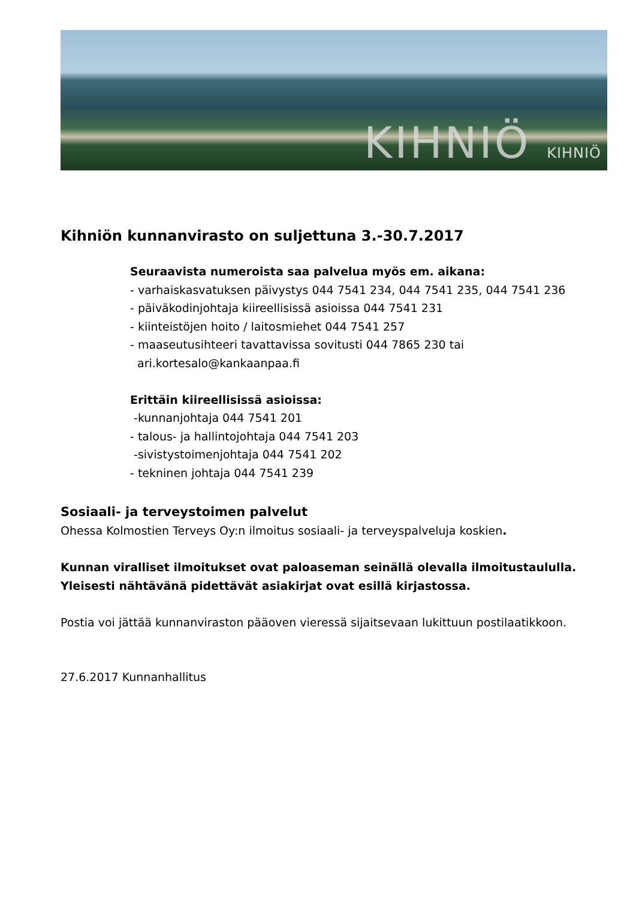KIHNIÖ KIHNIÖ
Kihniön kunnanvirasto on suljettuna 3.-30.7.2017
Seuraavista numeroista saa palvelua myös em. aikana:
- varhaiskasvatuksen päivystys 044 7541 234, 044 7541 235, 044 7541 236
- päiväkodinjohtaja kiireellisissä asioissa 044 7541 231
- kiinteistöjen hoito / laitosmiehet 044 7541 257
- maaseutusihteeri tavattavissa sovitusti 044 7865 230 tai
ari.kortesalo@kankaanpaa.fi
Erittäin kiireellisissä asioissa:
-kunnanjohtaja 044 7541 201
- talous- ja hallintojohtaja 044 7541 203
-sivistystoimenjohtaja 044 7541 202
- tekninen johtaja 044 7541 239
Sosiaali- ja terveystoimen palvelut
Ohessa Kolmostien Terveys Oy:n ilmoitus sosiaali- ja terveyspalveluja koskien.
Kunnan viralliset ilmoitukset ovat paloaseman seinällä olevalla ilmoitustaululla.
Yleisesti nähtävänä pidettävät asiakirjat ovat esillä kirjastossa.
Postia voi jättää kunnanviraston pääoven vieressä sijaitsevaan lukittuun postilaatikkoon.
27.6.2017 Kunnanhallitus